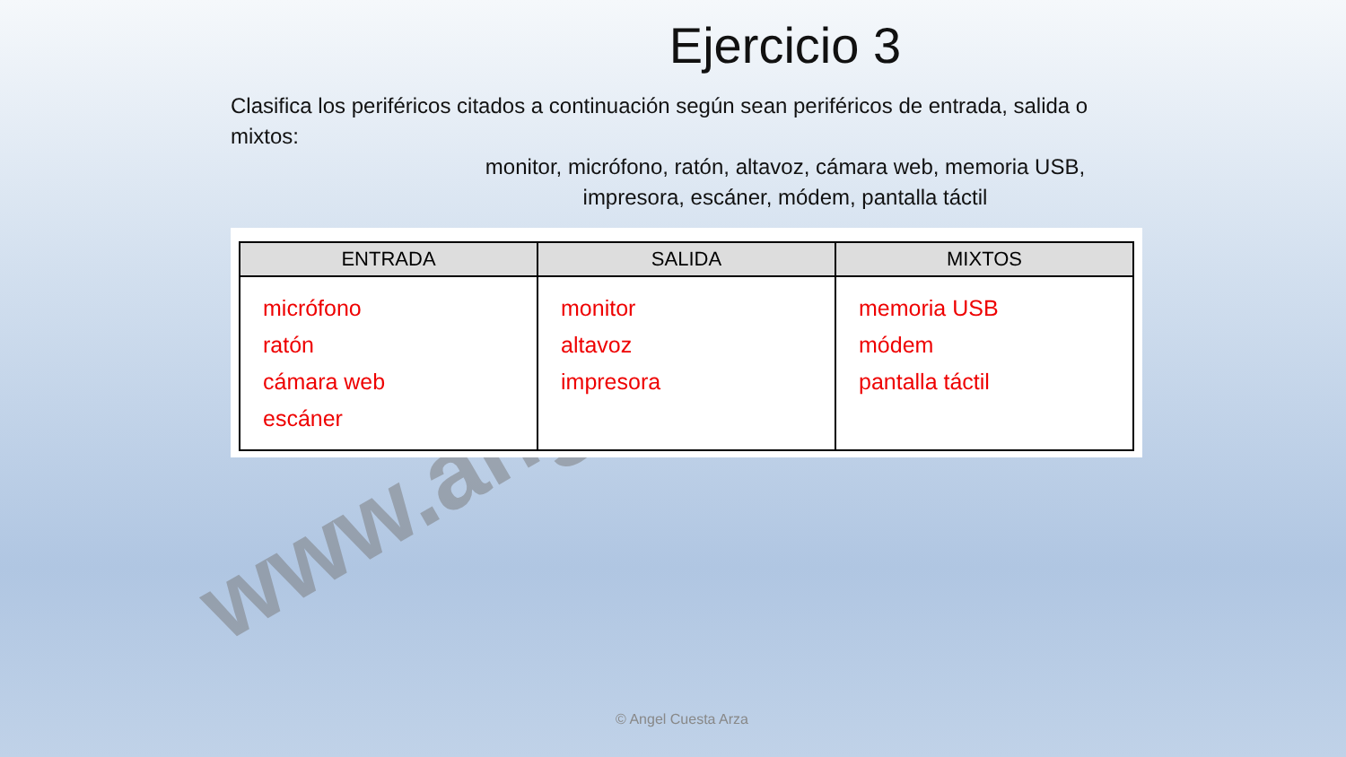www.ang
Ejercicio 3
Clasifica los periféricos citados a continuación según sean periféricos de entrada, salida o mixtos:
monitor, micrófono, ratón, altavoz, cámara web, memoria USB,
impresora, escáner, módem, pantalla táctil
| ENTRADA | SALIDA | MIXTOS |
| --- | --- | --- |
| micrófono ratón cámara web escáner | monitor altavoz impresora | memoria USB módem pantalla táctil |
© Angel Cuesta Arza